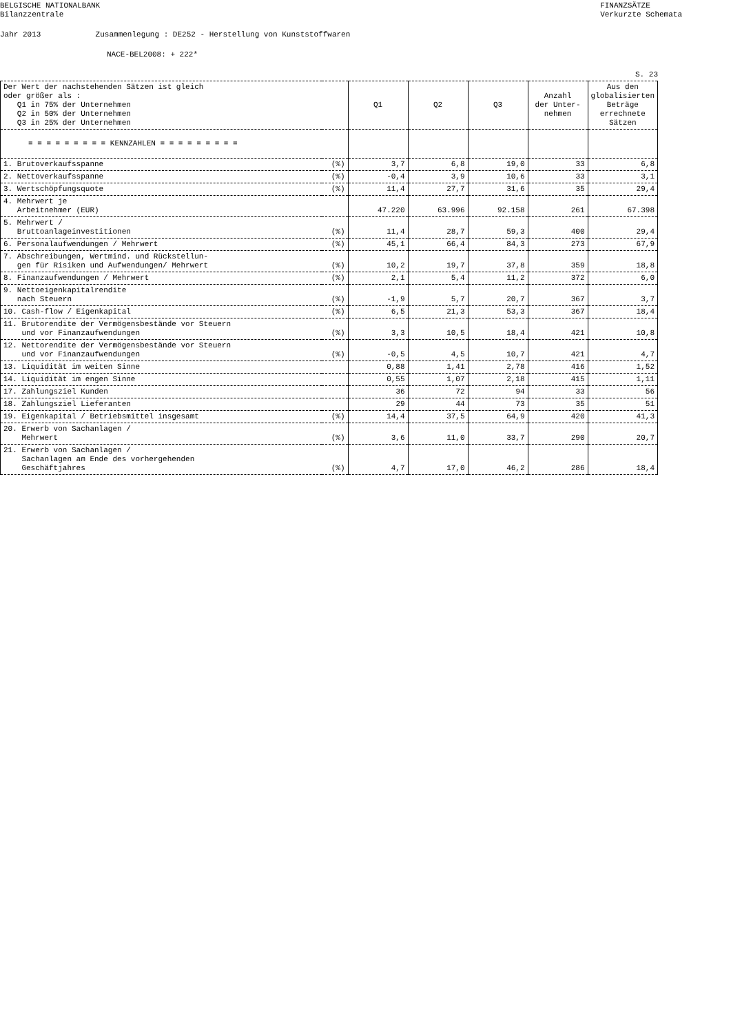BELGISCHE NATIONALBANK
Bilanzzentrale FINANZSÄTZE
Verkurzte Schemata
Jahr 2013 Zusammenlegung : DE252 - Herstellung von Kunststoffwaren
NACE-BEL2008: + 222*
S. 23
| Der Wert der nachstehenden Sätzen ist gleich oder größer als : Q1 in 75% der Unternehmen Q2 in 50% der Unternehmen Q3 in 25% der Unternehmen | | Q1 | Q2 | Q3 | Anzahl der Unter- nehmen | Aus den globalisierten Beträge errechnete Sätzen |
| --- | --- | --- | --- | --- | --- | --- |
| = = = = = = = = = KENNZAHLEN = = = = = = = = = | | | | | | |
| 1. Brutoverkaufsspanne | (%) | 3,7 | 6,8 | 19,0 | 33 | 6,8 |
| 2. Nettoverkaufsspanne | (%) | -0,4 | 3,9 | 10,6 | 33 | 3,1 |
| 3. Wertschöpfungsquote | (%) | 11,4 | 27,7 | 31,6 | 35 | 29,4 |
| 4. Mehrwert je Arbeitnehmer (EUR) | | 47.220 | 63.996 | 92.158 | 261 | 67.398 |
| 5. Mehrwert / Bruttoanlageinvestitionen | (%) | 11,4 | 28,7 | 59,3 | 400 | 29,4 |
| 6. Personalaufwendungen / Mehrwert | (%) | 45,1 | 66,4 | 84,3 | 273 | 67,9 |
| 7. Abschreibungen, Wertmind. und Rückstellun- gen für Risiken und Aufwendungen/ Mehrwert | (%) | 10,2 | 19,7 | 37,8 | 359 | 18,8 |
| 8. Finanzaufwendungen / Mehrwert | (%) | 2,1 | 5,4 | 11,2 | 372 | 6,0 |
| 9. Nettoeigenkapitalrendite nach Steuern | (%) | -1,9 | 5,7 | 20,7 | 367 | 3,7 |
| 10. Cash-flow / Eigenkapital | (%) | 6,5 | 21,3 | 53,3 | 367 | 18,4 |
| 11. Brutorendite der Vermögensbestände vor Steuern und vor Finanzaufwendungen | (%) | 3,3 | 10,5 | 18,4 | 421 | 10,8 |
| 12. Nettorendite der Vermögensbestände vor Steuern und vor Finanzaufwendungen | (%) | -0,5 | 4,5 | 10,7 | 421 | 4,7 |
| 13. Liquidität im weiten Sinne | | 0,88 | 1,41 | 2,78 | 416 | 1,52 |
| 14. Liquidität im engen Sinne | | 0,55 | 1,07 | 2,18 | 415 | 1,11 |
| 17. Zahlungsziel Kunden | | 36 | 72 | 94 | 33 | 56 |
| 18. Zahlungsziel Lieferanten | | 29 | 44 | 73 | 35 | 51 |
| 19. Eigenkapital / Betriebsmittel insgesamt | (%) | 14,4 | 37,5 | 64,9 | 420 | 41,3 |
| 20. Erwerb von Sachanlagen / Mehrwert | (%) | 3,6 | 11,0 | 33,7 | 290 | 20,7 |
| 21. Erwerb von Sachanlagen / Sachanlagen am Ende des vorhergehenden Geschäftjahres | (%) | 4,7 | 17,0 | 46,2 | 286 | 18,4 |